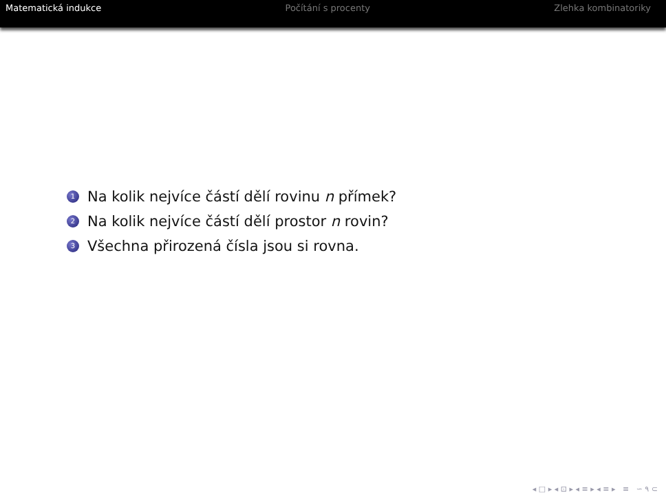Matematická indukce Počítání s procenty Zlehka kombinatoriky
1 Na kolik nejvíce částí dělí rovinu n přímek?
2 Na kolik nejvíce částí dělí prostor n rovin?
3 Všechna přirozená čísla jsou si rovna.
◂ □ ▸ ◂ ⊡ ▸ ◂ ≡ ▸ ◂ ≡ ▸ ≡ ∽ ۹ ⊂